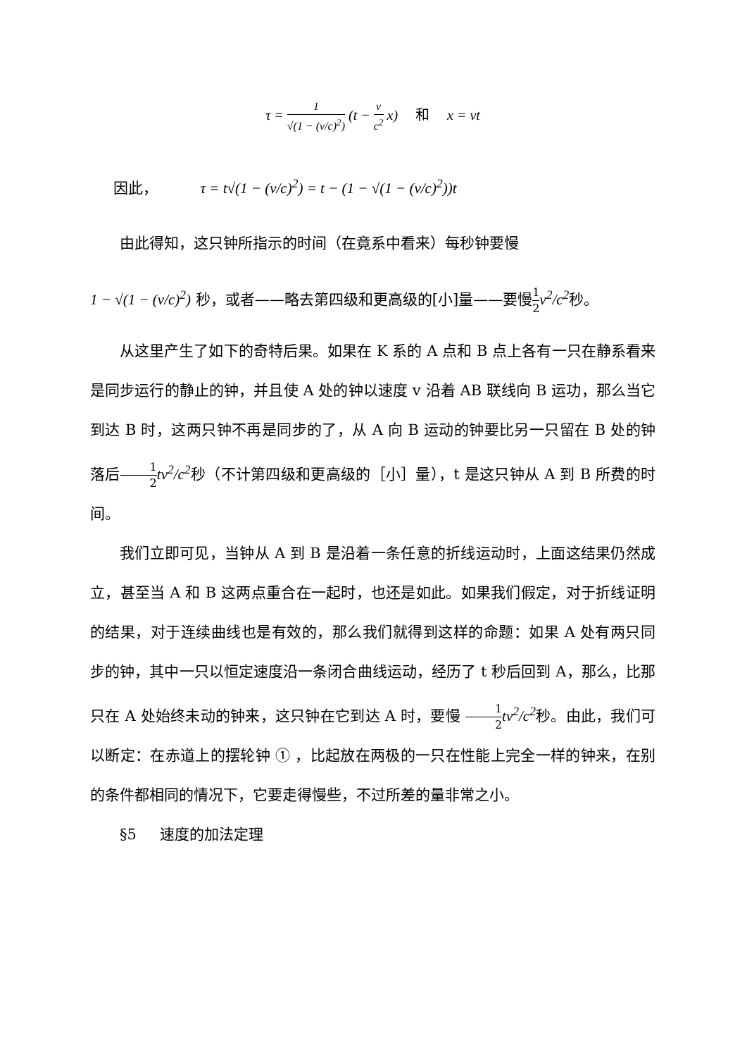τ = 1 √(1 − (v/c)<sup>2</sup>) (t − v c<sup>2</sup> x) 和 x = vt
因此， τ = t√(1 − (v/c)<sup>2</sup>) = t − (1 − √(1 − (v/c)<sup>2</sup>))t
由此得知，这只钟所指示的时间（在竟系中看来）每秒钟要慢
1 − √(1 − (v/c)<sup>2</sup>) 秒，或者——略去第四级和更高级的[小]量——要慢1 2 v<sup>2</sup>/c<sup>2</sup>秒。
从这里产生了如下的奇特后果。如果在 K 系的 A 点和 B 点上各有一只在静系看来是同步运行的静止的钟，并且使 A 处的钟以速度 v 沿着 AB 联线向 B 运功，那么当它到达 B 时，这两只钟不再是同步的了，从 A 向 B 运动的钟要比另一只留在 B 处的钟落后1 2 tv<sup>2</sup>/c<sup>2</sup>秒（不计第四级和更高级的［小］量），t 是这只钟从 A 到 B 所费的时间。
我们立即可见，当钟从 A 到 B 是沿着一条任意的折线运动时，上面这结果仍然成立，甚至当 A 和 B 这两点重合在一起时，也还是如此。如果我们假定，对于折线证明的结果，对于连续曲线也是有效的，那么我们就得到这样的命题：如果 A 处有两只同步的钟，其中一只以恒定速度沿一条闭合曲线运动，经历了 t 秒后回到 A，那么，比那只在 A 处始终未动的钟来，这只钟在它到达 A 时，要慢 1 2 tv<sup>2</sup>/c<sup>2</sup>秒。由此，我们可以断定：在赤道上的摆轮钟 ① ，比起放在两极的一只在性能上完全一样的钟来，在别的条件都相同的情况下，它要走得慢些，不过所差的量非常之小。
§5 速度的加法定理